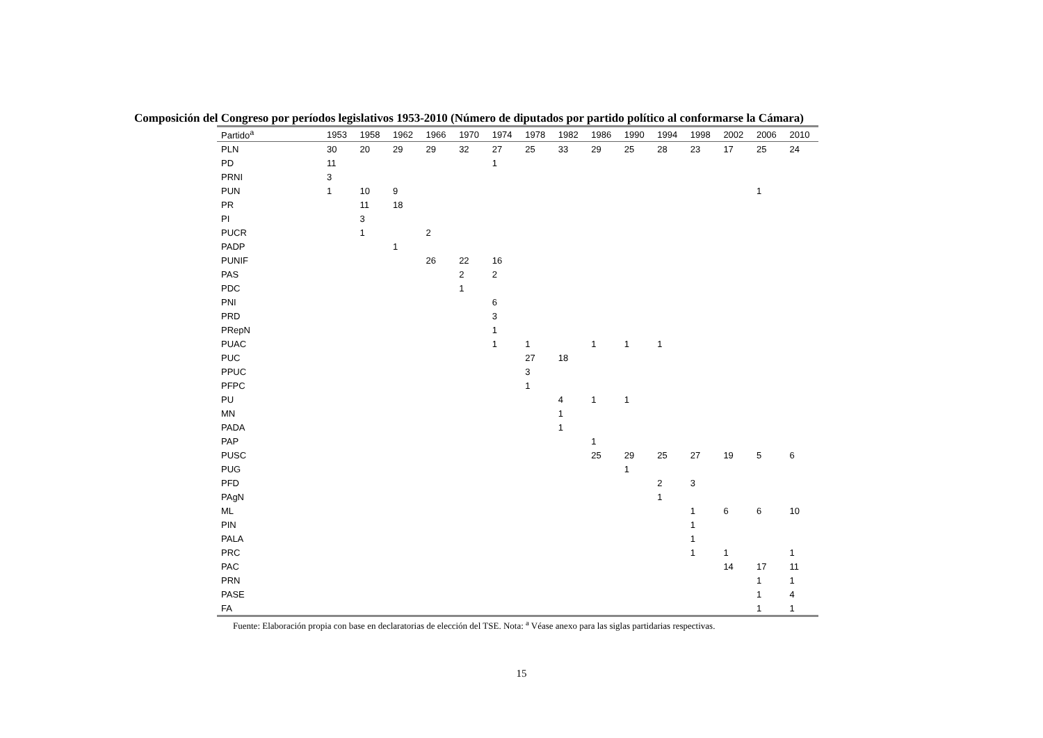Composición del Congreso por períodos legislativos 1953-2010 (Número de diputados por partido político al conformarse la Cámara)
| Partido<sup>a</sup> | 1953 | 1958 | 1962 | 1966 | 1970 | 1974 | 1978 | 1982 | 1986 | 1990 | 1994 | 1998 | 2002 | 2006 | 2010 |
| --- | --- | --- | --- | --- | --- | --- | --- | --- | --- | --- | --- | --- | --- | --- | --- |
| PLN | 30 | 20 | 29 | 29 | 32 | 27 | 25 | 33 | 29 | 25 | 28 | 23 | 17 | 25 | 24 |
| PD | 11 | | | | | 1 | | | | | | | | | |
| PRNI | 3 | | | | | | | | | | | | | | |
| PUN | 1 | 10 | 9 | | | | | | | | | | | 1 | |
| PR | | 11 | 18 | | | | | | | | | | | | |
| PI | | 3 | | | | | | | | | | | | | |
| PUCR | | 1 | | 2 | | | | | | | | | | | |
| PADP | | | 1 | | | | | | | | | | | | |
| PUNIF | | | | 26 | 22 | 16 | | | | | | | | | |
| PAS | | | | | 2 | 2 | | | | | | | | | |
| PDC | | | | | 1 | | | | | | | | | | |
| PNI | | | | | | 6 | | | | | | | | | |
| PRD | | | | | | 3 | | | | | | | | | |
| PRepN | | | | | | 1 | | | | | | | | | |
| PUAC | | | | | | 1 | 1 | | 1 | 1 | 1 | | | | |
| PUC | | | | | | | 27 | 18 | | | | | | | |
| PPUC | | | | | | | 3 | | | | | | | | |
| PFPC | | | | | | | 1 | | | | | | | | |
| PU | | | | | | | | 4 | 1 | 1 | | | | | |
| MN | | | | | | | | 1 | | | | | | | |
| PADA | | | | | | | | 1 | | | | | | | |
| PAP | | | | | | | | | 1 | | | | | | |
| PUSC | | | | | | | | | 25 | 29 | 25 | 27 | 19 | 5 | 6 |
| PUG | | | | | | | | | | 1 | | | | | |
| PFD | | | | | | | | | | | 2 | 3 | | | |
| PAgN | | | | | | | | | | | 1 | | | | |
| ML | | | | | | | | | | | | 1 | 6 | 6 | 10 |
| PIN | | | | | | | | | | | | 1 | | | |
| PALA | | | | | | | | | | | | 1 | | | |
| PRC | | | | | | | | | | | | 1 | 1 | | 1 |
| PAC | | | | | | | | | | | | | 14 | 17 | 11 |
| PRN | | | | | | | | | | | | | | 1 | 1 |
| PASE | | | | | | | | | | | | | | 1 | 4 |
| FA | | | | | | | | | | | | | | 1 | 1 |
Fuente: Elaboración propia con base en declaratorias de elección del TSE. Nota: <sup>a</sup> Véase anexo para las siglas partidarias respectivas.
15